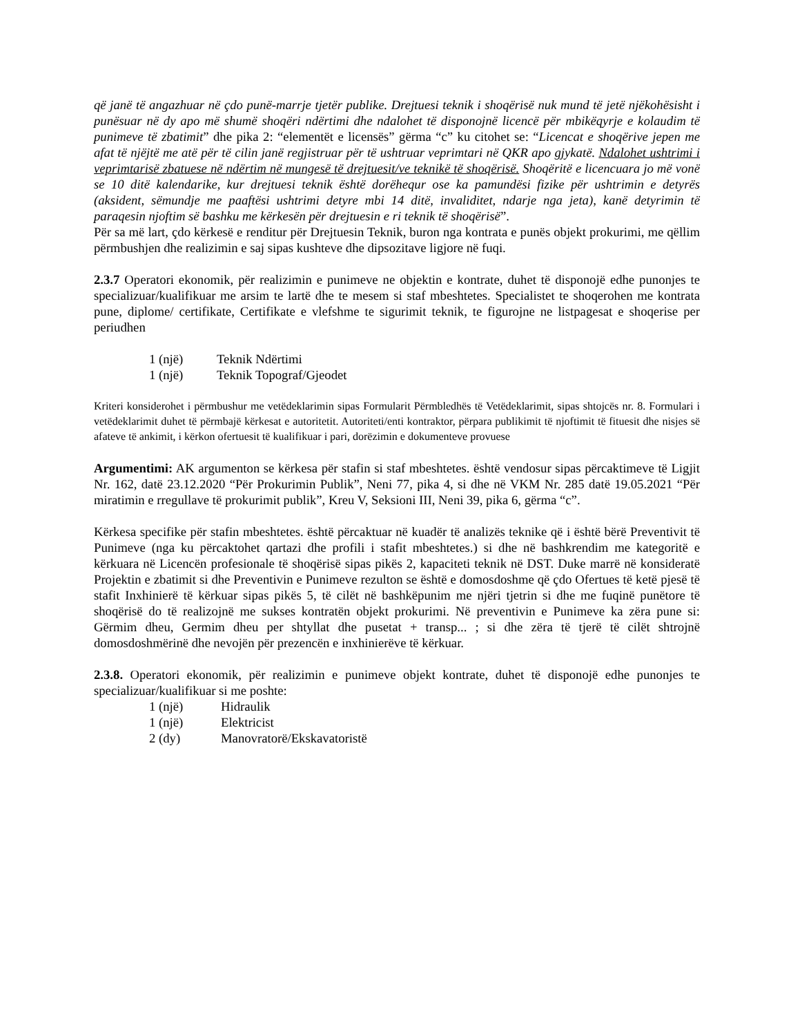që janë të angazhuar në çdo punë-marrje tjetër publike. Drejtuesi teknik i shoqërisë nuk mund të jetë njëkohësisht i punësuar në dy apo më shumë shoqëri ndërtimi dhe ndalohet të disponojnë licencë për mbikëqyrje e kolaudim të punimeve të zbatimit” dhe pika 2: “elementët e licensës” gërma “c” ku citohet se: “Licencat e shoqërive jepen me afat të njëjtë me atë për të cilin janë regjistruar për të ushtruar veprimtari në QKR apo gjykatë. Ndalohet ushtrimi i veprimtarisë zbatuese në ndërtim në mungesë të drejtuesit/ve teknikë të shoqërisë. Shoqëritë e licencuara jo më vonë se 10 ditë kalendarike, kur drejtuesi teknik është dorëhequr ose ka pamundësi fizike për ushtrimin e detyrës (aksident, sëmundje me paaftësi ushtrimi detyre mbi 14 ditë, invaliditet, ndarje nga jeta), kanë detyrimin të paraqesin njoftim së bashku me kërkesën për drejtuesin e ri teknik të shoqërisë”.
Për sa më lart, çdo kërkesë e renditur për Drejtuesin Teknik, buron nga kontrata e punës objekt prokurimi, me qëllim përmbushjen dhe realizimin e saj sipas kushteve dhe dipsozitave ligjore në fuqi.
2.3.7 Operatori ekonomik, për realizimin e punimeve ne objektin e kontrate, duhet të disponojë edhe punonjes te specializuar/kualifikuar me arsim te lartë dhe te mesem si staf mbeshtetes. Specialistet te shoqerohen me kontrata pune, diplome/ certifikate, Certifikate e vlefshme te sigurimit teknik, te figurojne ne listpagesat e shoqerise per periudhen
1 (një) Teknik Ndërtimi
1 (një) Teknik Topograf/Gjeodet
Kriteri konsiderohet i përmbushur me vetëdeklarimin sipas Formularit Përmbledhës të Vetëdeklarimit, sipas shtojcës nr. 8. Formulari i vetëdeklarimit duhet të përmbajë kërkesat e autoritetit. Autoriteti/enti kontraktor, përpara publikimit të njoftimit të fituesit dhe nisjes së afateve të ankimit, i kërkon ofertuesit të kualifikuar i pari, dorëzimin e dokumenteve provuese
Argumentimi: AK argumenton se kërkesa për stafin si staf mbeshtetes. është vendosur sipas përcaktimeve të Ligjit Nr. 162, datë 23.12.2020 “Për Prokurimin Publik”, Neni 77, pika 4, si dhe në VKM Nr. 285 datë 19.05.2021 “Për miratimin e rregullave të prokurimit publik”, Kreu V, Seksioni III, Neni 39, pika 6, gërma “c”.
Kërkesa specifike për stafin mbeshtetes. është përcaktuar në kuadër të analizës teknike që i është bërë Preventivit të Punimeve (nga ku përcaktohet qartazi dhe profili i stafit mbeshtetes.) si dhe në bashkrendim me kategoritë e kërkuara në Licencën profesionale të shoqërisë sipas pikës 2, kapaciteti teknik në DST. Duke marrë në konsideratë Projektin e zbatimit si dhe Preventivin e Punimeve rezulton se është e domosdoshme që çdo Ofertues të ketë pjesë të stafit Inxhinierë të kërkuar sipas pikës 5, të cilët në bashkëpunim me njëri tjetrin si dhe me fuqinë punëtore të shoqërisë do të realizojnë me sukses kontratën objekt prokurimi. Në preventivin e Punimeve ka zëra pune si: Gërmim dheu, Germim dheu per shtyllat dhe pusetat + transp... ; si dhe zëra të tjerë të cilët shtrojnë domosdoshmërinë dhe nevojën për prezencën e inxhinierëve të kërkuar.
2.3.8. Operatori ekonomik, për realizimin e punimeve objekt kontrate, duhet të disponojë edhe punonjes te specializuar/kualifikuar si me poshte:
1 (një) Hidraulik
1 (një) Elektricist
2 (dy) Manovratorë/Ekskavatoristë